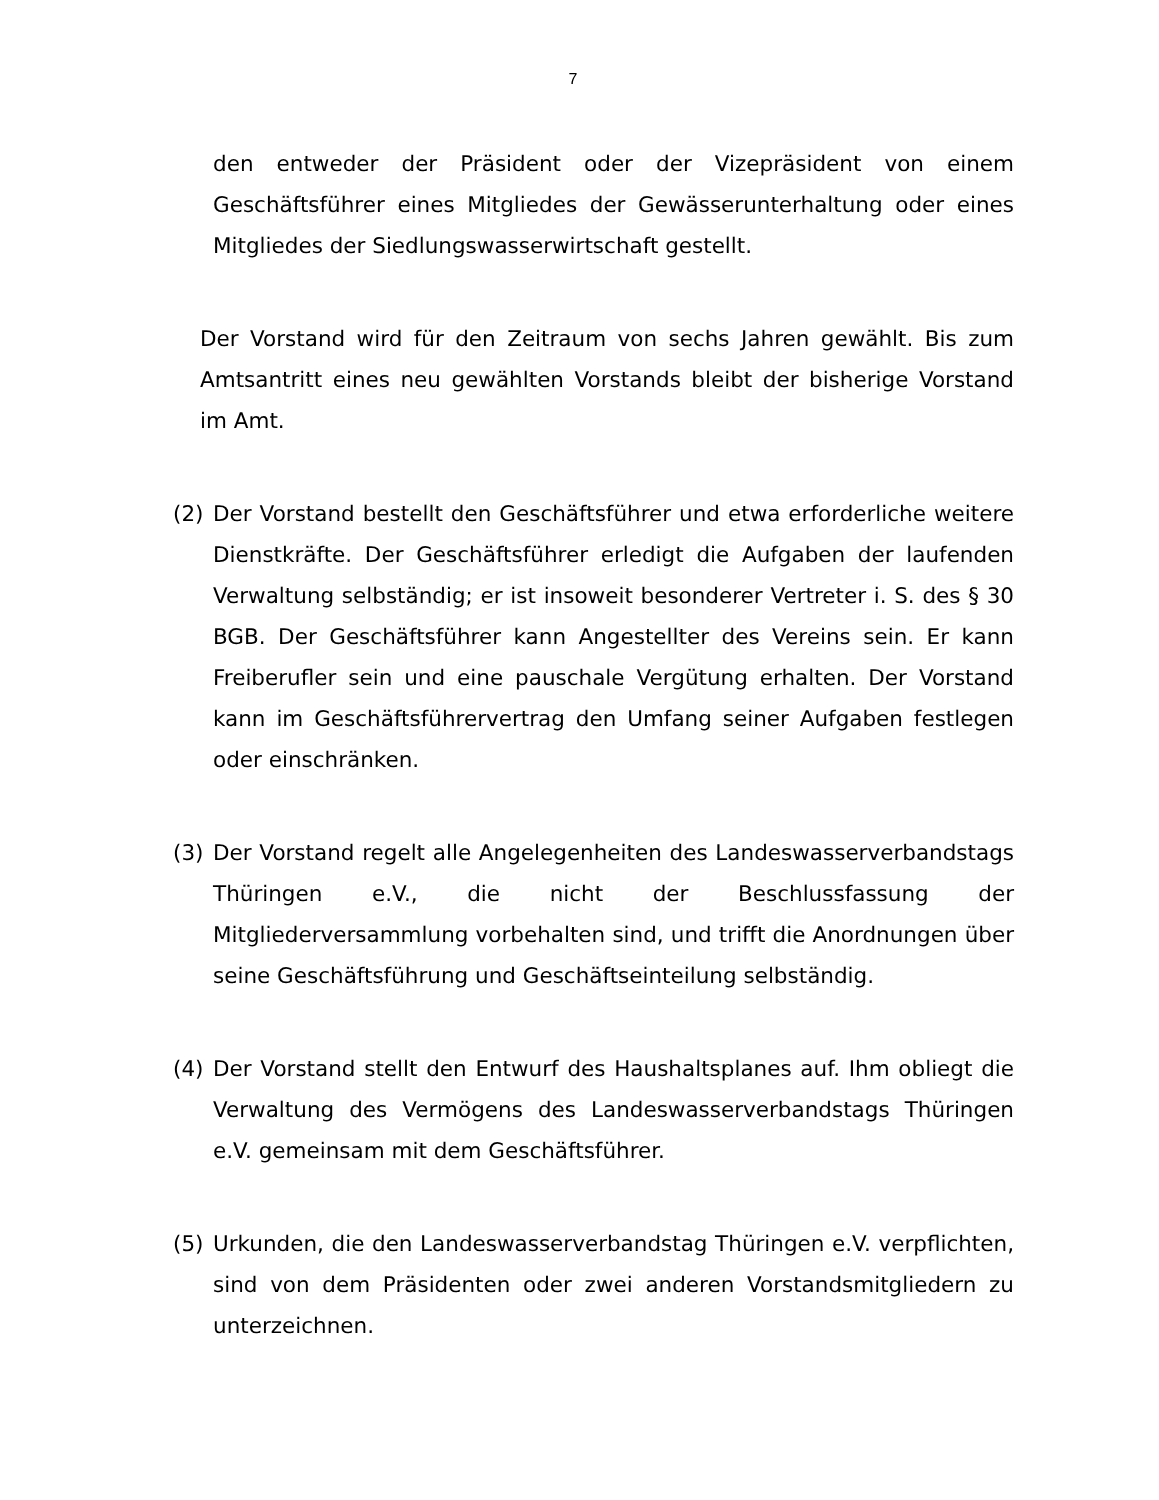7
den entweder der Präsident oder der Vizepräsident von einem Geschäftsführer eines Mitgliedes der Gewässerunterhaltung oder eines Mitgliedes der Siedlungswasserwirtschaft gestellt.
Der Vorstand wird für den Zeitraum von sechs Jahren gewählt. Bis zum Amtsantritt eines neu gewählten Vorstands bleibt der bisherige Vorstand im Amt.
(2) Der Vorstand bestellt den Geschäftsführer und etwa erforderliche weitere Dienstkräfte. Der Geschäftsführer erledigt die Aufgaben der laufenden Verwaltung selbständig; er ist insoweit besonderer Vertreter i. S. des § 30 BGB. Der Geschäftsführer kann Angestellter des Vereins sein. Er kann Freiberufler sein und eine pauschale Vergütung erhalten. Der Vorstand kann im Geschäftsführervertrag den Umfang seiner Aufgaben festlegen oder einschränken.
(3) Der Vorstand regelt alle Angelegenheiten des Landeswasserverbandstags Thüringen e.V., die nicht der Beschlussfassung der Mitgliederversammlung vorbehalten sind, und trifft die Anordnungen über seine Geschäftsführung und Geschäftseinteilung selbständig.
(4) Der Vorstand stellt den Entwurf des Haushaltsplanes auf. Ihm obliegt die Verwaltung des Vermögens des Landeswasserverbandstags Thüringen e.V. gemeinsam mit dem Geschäftsführer.
(5) Urkunden, die den Landeswasserverbandstag Thüringen e.V. verpflichten, sind von dem Präsidenten oder zwei anderen Vorstandsmitgliedern zu unterzeichnen.